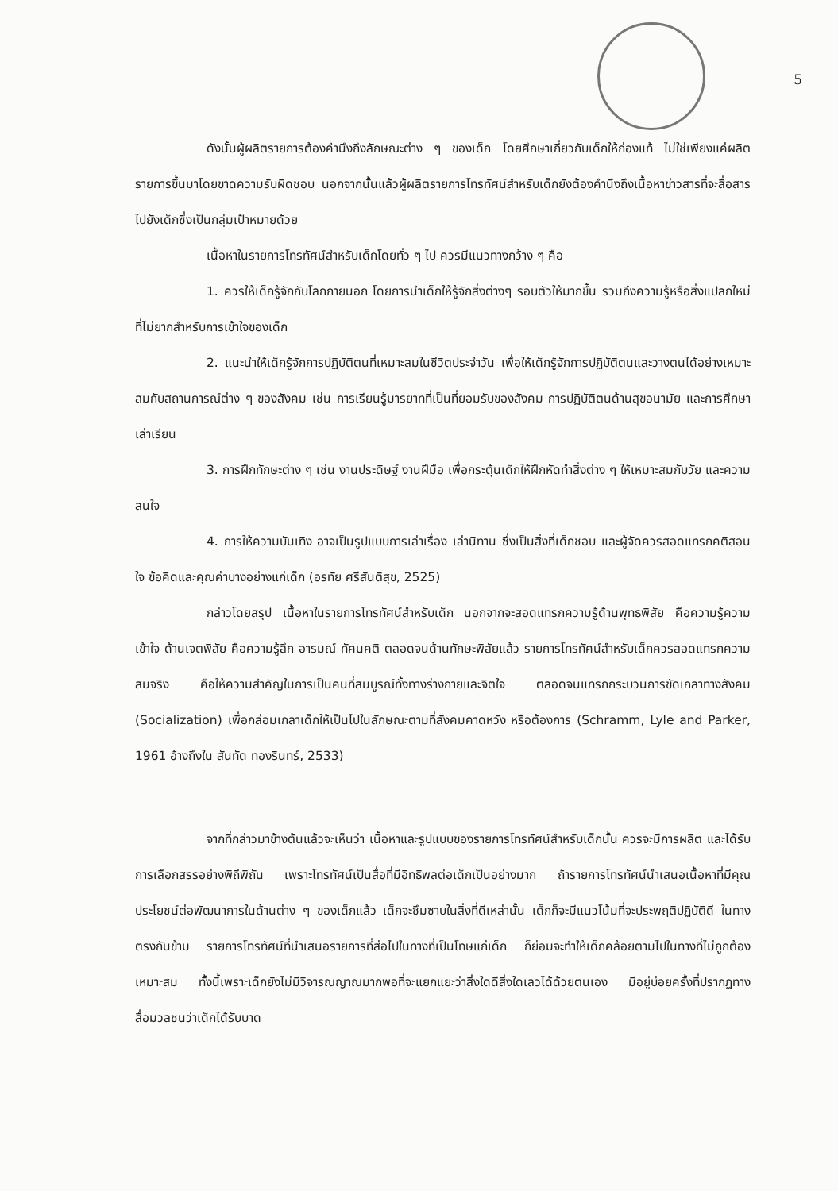5
ดังนั้นผู้ผลิตรายการต้องคำนึงถึงลักษณะต่าง ๆ ของเด็ก โดยศึกษาเกี่ยวกับเด็กให้ถ่องแท้ ไม่ใช่เพียงแค่ผลิตรายการขึ้นมาโดยขาดความรับผิดชอบ นอกจากนั้นแล้วผู้ผลิตรายการโทรทัศน์สำหรับเด็กยังต้องคำนึงถึงเนื้อหาข่าวสารที่จะสื่อสารไปยังเด็กซึ่งเป็นกลุ่มเป้าหมายด้วย
เนื้อหาในรายการโทรทัศน์สำหรับเด็กโดยทั่ว ๆ ไป ควรมีแนวทางกว้าง ๆ คือ
1. ควรให้เด็กรู้จักกับโลกภายนอก โดยการนำเด็กให้รู้จักสิ่งต่างๆ รอบตัวให้มากขึ้น รวมถึงความรู้หรือสิ่งแปลกใหม่ที่ไม่ยากสำหรับการเข้าใจของเด็ก
2. แนะนำให้เด็กรู้จักการปฏิบัติตนที่เหมาะสมในชีวิตประจำวัน เพื่อให้เด็กรู้จักการปฏิบัติตนและวางตนได้อย่างเหมาะสมกับสถานการณ์ต่าง ๆ ของสังคม เช่น การเรียนรู้มารยาทที่เป็นที่ยอมรับของสังคม การปฏิบัติตนด้านสุขอนามัย และการศึกษาเล่าเรียน
3. การฝึกทักษะต่าง ๆ เช่น งานประดิษฐ์ งานฝีมือ เพื่อกระตุ้นเด็กให้ฝึกหัดทำสิ่งต่าง ๆ ให้เหมาะสมกับวัย และความสนใจ
4. การให้ความบันเทิง อาจเป็นรูปแบบการเล่าเรื่อง เล่านิทาน ซึ่งเป็นสิ่งที่เด็กชอบ และผู้จัดควรสอดแทรกคติสอนใจ ข้อคิดและคุณค่าบางอย่างแก่เด็ก (อรทัย ศรีสันติสุข, 2525)
กล่าวโดยสรุป เนื้อหาในรายการโทรทัศน์สำหรับเด็ก นอกจากจะสอดแทรกความรู้ด้านพุทธพิสัย คือความรู้ความเข้าใจ ด้านเจตพิสัย คือความรู้สึก อารมณ์ ทัศนคติ ตลอดจนด้านทักษะพิสัยแล้ว รายการโทรทัศน์สำหรับเด็กควรสอดแทรกความสมจริง คือให้ความสำคัญในการเป็นคนที่สมบูรณ์ทั้งทางร่างกายและจิตใจ ตลอดจนแทรกกระบวนการขัดเกลาทางสังคม (Socialization) เพื่อกล่อมเกลาเด็กให้เป็นไปในลักษณะตามที่สังคมคาดหวัง หรือต้องการ (Schramm, Lyle and Parker, 1961 อ้างถึงใน สันทัด ทองรินทร์, 2533)
จากที่กล่าวมาข้างต้นแล้วจะเห็นว่า เนื้อหาและรูปแบบของรายการโทรทัศน์สำหรับเด็กนั้น ควรจะมีการผลิต และได้รับการเลือกสรรอย่างพิถีพิถัน เพราะโทรทัศน์เป็นสื่อที่มีอิทธิพลต่อเด็กเป็นอย่างมาก ถ้ารายการโทรทัศน์นำเสนอเนื้อหาที่มีคุณประโยชน์ต่อพัฒนาการในด้านต่าง ๆ ของเด็กแล้ว เด็กจะซึมซาบในสิ่งที่ดีเหล่านั้น เด็กก็จะมีแนวโน้มที่จะประพฤติปฏิบัติดี ในทางตรงกันข้าม รายการโทรทัศน์ที่นำเสนอรายการที่ส่อไปในทางที่เป็นโทษแก่เด็ก ก็ย่อมจะทำให้เด็กคล้อยตามไปในทางที่ไม่ถูกต้องเหมาะสม ทั้งนี้เพราะเด็กยังไม่มีวิจารณญาณมากพอที่จะแยกแยะว่าสิ่งใดดีสิ่งใดเลวได้ด้วยตนเอง มีอยู่บ่อยครั้งที่ปรากฏทางสื่อมวลชนว่าเด็กได้รับบาด